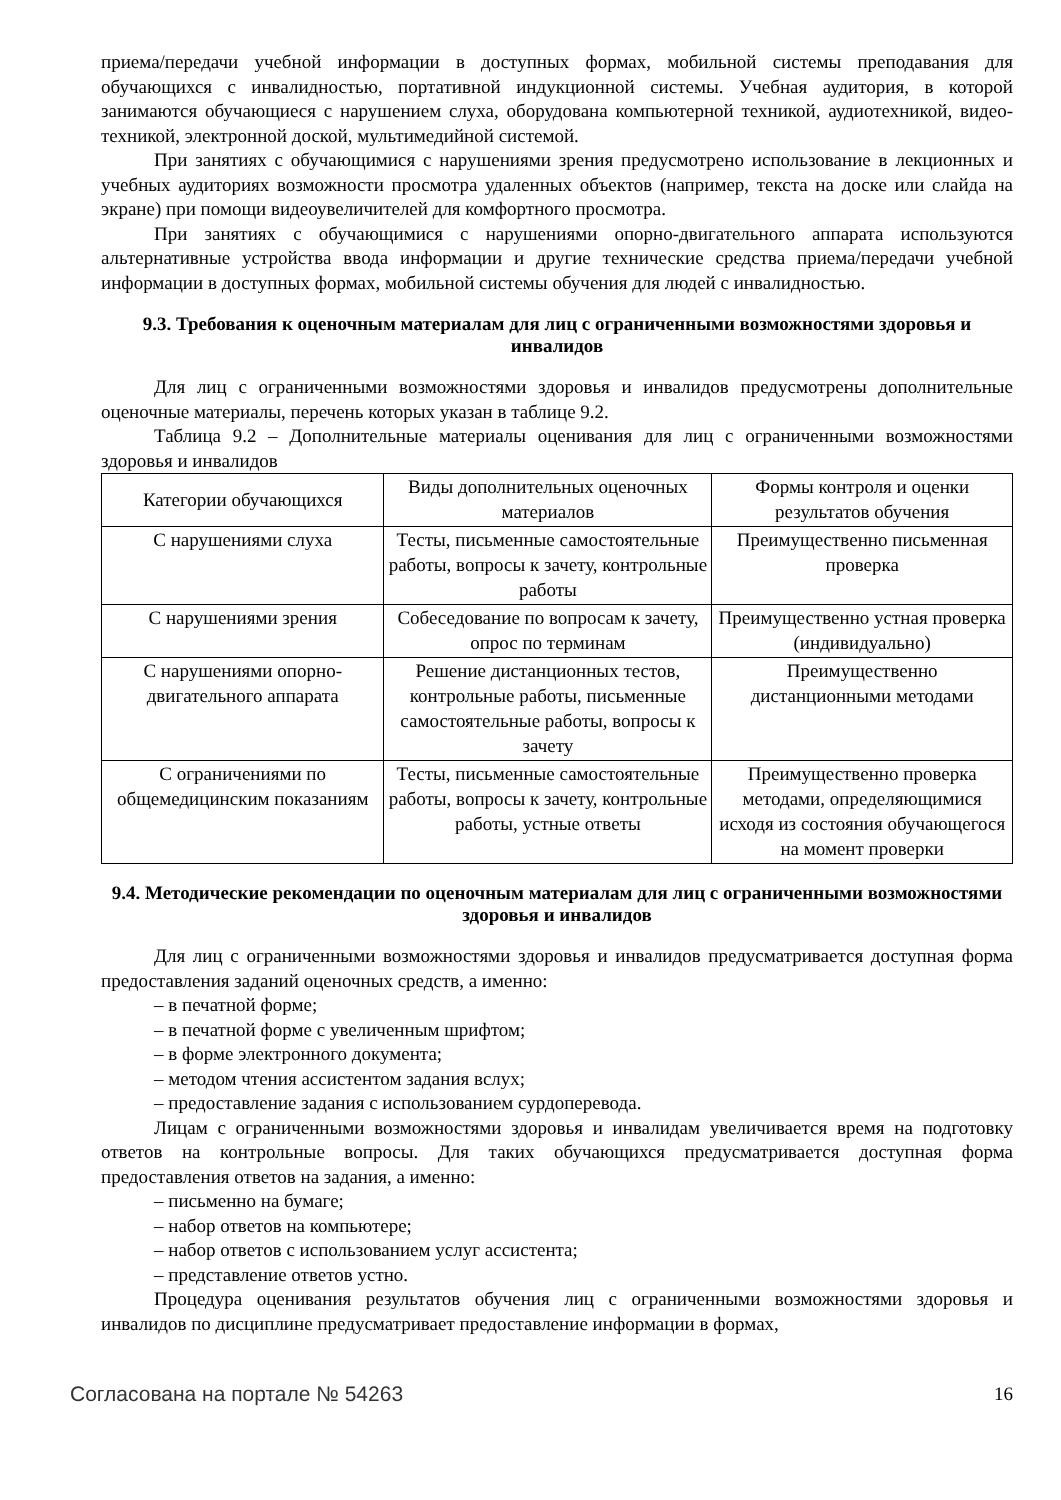приема/передачи учебной информации в доступных формах, мобильной системы преподавания для обучающихся с инвалидностью, портативной индукционной системы. Учебная аудитория, в которой занимаются обучающиеся с нарушением слуха, оборудована компьютерной техникой, аудиотехникой, видео-техникой, электронной доской, мультимедийной системой.
При занятиях с обучающимися с нарушениями зрения предусмотрено использование в лекционных и учебных аудиториях возможности просмотра удаленных объектов (например, текста на доске или слайда на экране) при помощи видеоувеличителей для комфортного просмотра.
При занятиях с обучающимися с нарушениями опорно-двигательного аппарата используются альтернативные устройства ввода информации и другие технические средства приема/передачи учебной информации в доступных формах, мобильной системы обучения для людей с инвалидностью.
9.3. Требования к оценочным материалам для лиц с ограниченными возможностями здоровья и инвалидов
Для лиц с ограниченными возможностями здоровья и инвалидов предусмотрены дополнительные оценочные материалы, перечень которых указан в таблице 9.2.
Таблица 9.2 – Дополнительные материалы оценивания для лиц с ограниченными возможностями здоровья и инвалидов
| Категории обучающихся | Виды дополнительных оценочных материалов | Формы контроля и оценки результатов обучения |
| С нарушениями слуха | Тесты, письменные самостоятельные работы, вопросы к зачету, контрольные работы | Преимущественно письменная проверка |
| С нарушениями зрения | Собеседование по вопросам к зачету, опрос по терминам | Преимущественно устная проверка (индивидуально) |
| С нарушениями опорно-двигательного аппарата | Решение дистанционных тестов, контрольные работы, письменные самостоятельные работы, вопросы к зачету | Преимущественно дистанционными методами |
| С ограничениями по общемедицинским показаниям | Тесты, письменные самостоятельные работы, вопросы к зачету, контрольные работы, устные ответы | Преимущественно проверка методами, определяющимися исходя из состояния обучающегося на момент проверки |
9.4. Методические рекомендации по оценочным материалам для лиц с ограниченными возможностями здоровья и инвалидов
Для лиц с ограниченными возможностями здоровья и инвалидов предусматривается доступная форма предоставления заданий оценочных средств, а именно:
– в печатной форме;
– в печатной форме с увеличенным шрифтом;
– в форме электронного документа;
– методом чтения ассистентом задания вслух;
– предоставление задания с использованием сурдоперевода.
Лицам с ограниченными возможностями здоровья и инвалидам увеличивается время на подготовку ответов на контрольные вопросы. Для таких обучающихся предусматривается доступная форма предоставления ответов на задания, а именно:
– письменно на бумаге;
– набор ответов на компьютере;
– набор ответов с использованием услуг ассистента;
– представление ответов устно.
Процедура оценивания результатов обучения лиц с ограниченными возможностями здоровья и инвалидов по дисциплине предусматривает предоставление информации в формах,
Согласована на портале № 54263 16